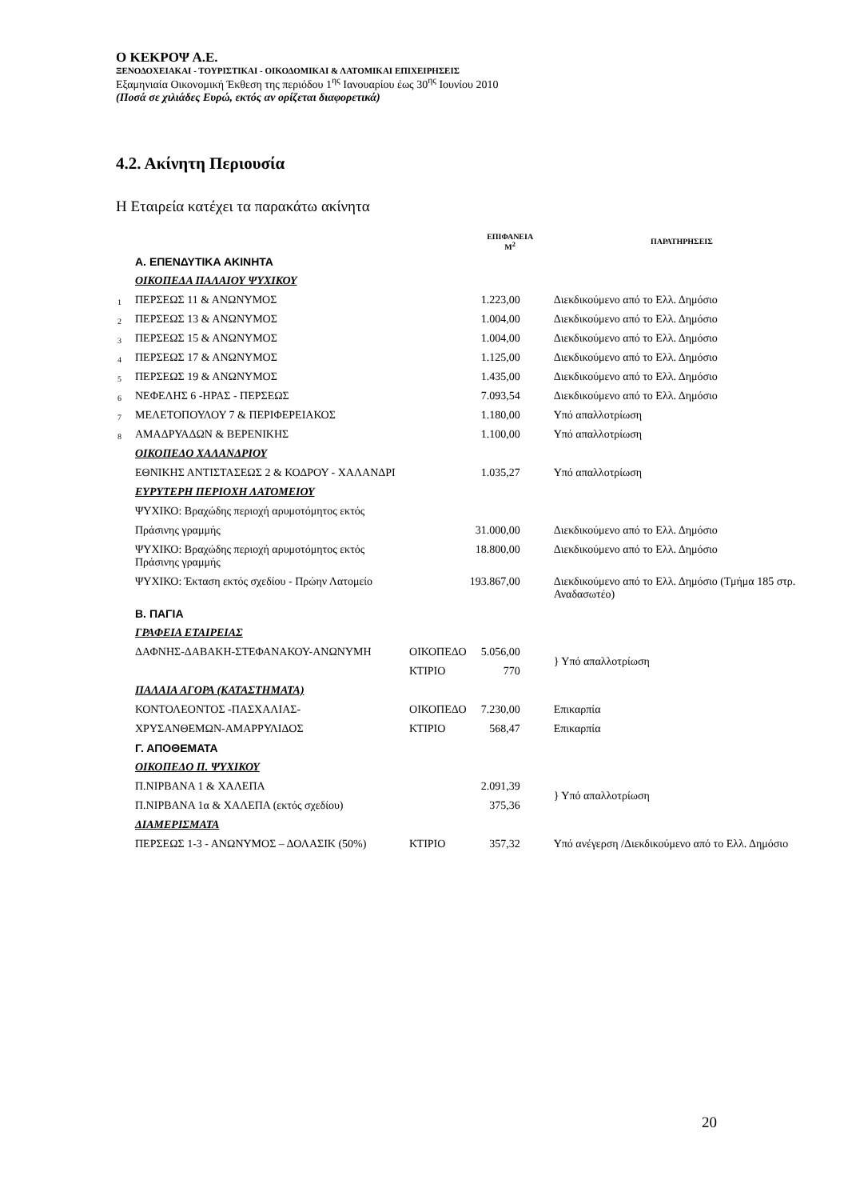Ο ΚΕΚΡΟΨ Α.Ε.
ΞΕΝΟΔΟΧΕΙΑΚΑΙ - ΤΟΥΡΙΣΤΙΚΑΙ - ΟΙΚΟΔΟΜΙΚΑΙ & ΛΑΤΟΜΙΚΑΙ ΕΠΙΧΕΙΡΗΣΕΙΣ
Εξαμηνιαία Οικονομική Έκθεση της περιόδου 1<sup>ης</sup> Ιανουαρίου έως 30<sup>ης</sup> Ιουνίου 2010
(Ποσά σε χιλιάδες Ευρώ, εκτός αν ορίζεται διαφορετικά)
4.2. Ακίνητη Περιουσία
Η Εταιρεία κατέχει τα παρακάτω ακίνητα
| | | | ΕΠΙΦΑΝΕΙΑ Μ<sup>2</sup> | ΠΑΡΑΤΗΡΗΣΕΙΣ |
| --- | --- | --- | --- | --- |
| | Α. ΕΠΕΝΔΥΤΙΚΑ ΑΚΙΝΗΤΑ | | | |
| | ΟΙΚΟΠΕΔΑ ΠΑΛΑΙΟΥ ΨΥΧΙΚΟΥ | | | |
| 1 | ΠΕΡΣΕΩΣ 11 & ΑΝΩΝΥΜΟΣ | | 1.223,00 | Διεκδικούμενο από το Ελλ. Δημόσιο |
| 2 | ΠΕΡΣΕΩΣ 13 & ΑΝΩΝΥΜΟΣ | | 1.004,00 | Διεκδικούμενο από το Ελλ. Δημόσιο |
| 3 | ΠΕΡΣΕΩΣ 15 & ΑΝΩΝΥΜΟΣ | | 1.004,00 | Διεκδικούμενο από το Ελλ. Δημόσιο |
| 4 | ΠΕΡΣΕΩΣ 17 & ΑΝΩΝΥΜΟΣ | | 1.125,00 | Διεκδικούμενο από το Ελλ. Δημόσιο |
| 5 | ΠΕΡΣΕΩΣ 19 & ΑΝΩΝΥΜΟΣ | | 1.435,00 | Διεκδικούμενο από το Ελλ. Δημόσιο |
| 6 | ΝΕΦΕΛΗΣ 6 -ΗΡΑΣ - ΠΕΡΣΕΩΣ | | 7.093,54 | Διεκδικούμενο από το Ελλ. Δημόσιο |
| 7 | ΜΕΛΕΤΟΠΟΥΛΟΥ 7 & ΠΕΡΙΦΕΡΕΙΑΚΟΣ | | 1.180,00 | Υπό απαλλοτρίωση |
| 8 | ΑΜΑΔΡΥΑΔΩΝ & ΒΕΡΕΝΙΚΗΣ | | 1.100,00 | Υπό απαλλοτρίωση |
| | ΟΙΚΟΠΕΔΟ ΧΑΛΑΝΔΡΙΟΥ | | | |
| | ΕΘΝΙΚΗΣ ΑΝΤΙΣΤΑΣΕΩΣ 2 & ΚΟΔΡΟΥ - ΧΑΛΑΝΔΡΙ | | 1.035,27 | Υπό απαλλοτρίωση |
| | ΕΥΡΥΤΕΡΗ ΠΕΡΙΟΧΗ ΛΑΤΟΜΕΙΟΥ | | | |
| | ΨΥΧΙΚΟ: Βραχώδης περιοχή αρυμοτόμητος εκτός | | | |
| | Πράσινης γραμμής | | 31.000,00 | Διεκδικούμενο από το Ελλ. Δημόσιο |
| | ΨΥΧΙΚΟ: Βραχώδης περιοχή αρυμοτόμητος εκτός Πράσινης γραμμής | | 18.800,00 | Διεκδικούμενο από το Ελλ. Δημόσιο |
| | ΨΥΧΙΚΟ: Έκταση εκτός σχεδίου - Πρώην Λατομείο | | 193.867,00 | Διεκδικούμενο από το Ελλ. Δημόσιο (Τμήμα 185 στρ. Αναδασωτέο) |
| | Β. ΠΑΓΙΑ | | | |
| | ΓΡΑΦΕΙΑ ΕΤΑΙΡΕΙΑΣ | | | |
| | ΔΑΦΝΗΣ-ΔΑΒΑΚΗ-ΣΤΕΦΑΝΑΚΟΥ-ΑΝΩΝΥΜΗ | ΟΙΚΟΠΕΔΟ | 5.056,00 | } Υπό απαλλοτρίωση |
| | | ΚΤΙΡΙΟ | 770 | |
| | ΠΑΛΑΙΑ ΑΓΟΡΑ (ΚΑΤΑΣΤΗΜΑΤΑ) | | | |
| | ΚΟΝΤΟΛΕΟΝΤΟΣ -ΠΑΣΧΑΛΙΑΣ- | ΟΙΚΟΠΕΔΟ | 7.230,00 | Επικαρπία |
| | ΧΡΥΣΑΝΘΕΜΩΝ-ΑΜΑΡΡΥΛΙΔΟΣ | ΚΤΙΡΙΟ | 568,47 | Επικαρπία |
| | Γ. ΑΠΟΘΕΜΑΤΑ | | | |
| | ΟΙΚΟΠΕΔΟ Π. ΨΥΧΙΚΟΥ | | | |
| | Π.ΝΙΡΒΑΝΑ 1 & ΧΑΛΕΠΑ | | 2.091,39 | } Υπό απαλλοτρίωση |
| | Π.ΝΙΡΒΑΝΑ 1α & ΧΑΛΕΠΑ (εκτός σχεδίου) | | 375,36 | |
| | ΔΙΑΜΕΡΙΣΜΑΤΑ | | | |
| | ΠΕΡΣΕΩΣ 1-3 - ΑΝΩΝΥΜΟΣ – ΔΟΛΑΣΙΚ (50%) | ΚΤΙΡΙΟ | 357,32 | Υπό ανέγερση /Διεκδικούμενο από το Ελλ. Δημόσιο |
20